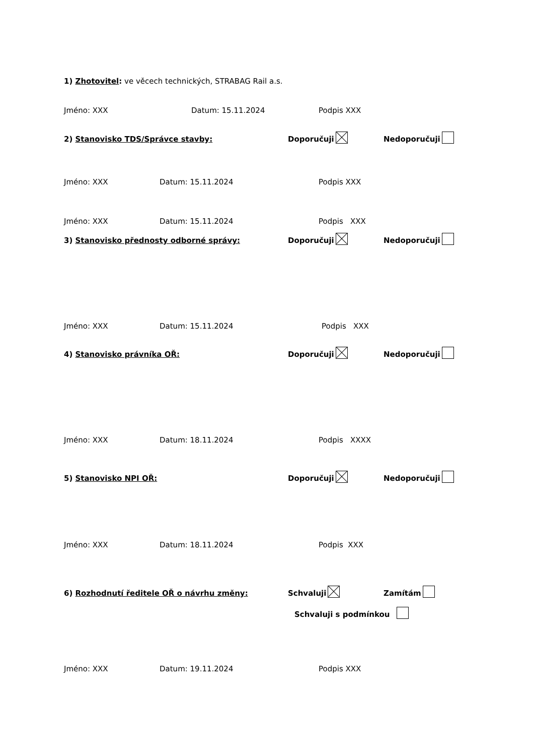1) Zhotovitel: ve věcech technických, STRABAG Rail a.s.
Jméno: XXX Datum: 15.11.2024 Podpis XXX
2) Stanovisko TDS/Správce stavby: Doporučuji Nedoporučuji
Jméno: XXX Datum: 15.11.2024 Podpis XXX
Jméno: XXX Datum: 15.11.2024 Podpis XXX
3) Stanovisko přednosty odborné správy: Doporučuji Nedoporučuji
Jméno: XXX Datum: 15.11.2024 Podpis XXX
4) Stanovisko právníka OŘ: Doporučuji Nedoporučuji
Jméno: XXX Datum: 18.11.2024 Podpis XXXX
5) Stanovisko NPI OŘ: Doporučuji Nedoporučuji
Jméno: XXX Datum: 18.11.2024 Podpis XXX
6) Rozhodnutí ředitele OŘ o návrhu změny: Schvaluji Zamítám
Schvaluji s podmínkou
Jméno: XXX Datum: 19.11.2024 Podpis XXX